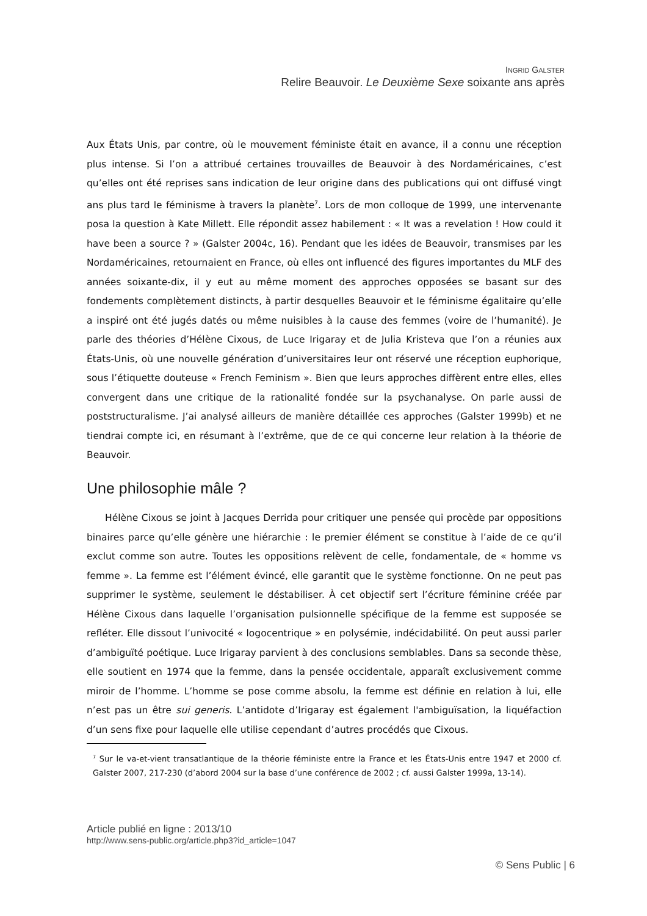INGRID GALSTER
Relire Beauvoir. Le Deuxième Sexe soixante ans après
Aux États Unis, par contre, où le mouvement féministe était en avance, il a connu une réception plus intense. Si l’on a attribué certaines trouvailles de Beauvoir à des Nordaméricaines, c’est qu’elles ont été reprises sans indication de leur origine dans des publications qui ont diffusé vingt ans plus tard le féminisme à travers la planète<sup>7</sup>. Lors de mon colloque de 1999, une intervenante posa la question à Kate Millett. Elle répondit assez habilement : « It was a revelation ! How could it have been a source ? » (Galster 2004c, 16). Pendant que les idées de Beauvoir, transmises par les Nordaméricaines, retournaient en France, où elles ont influencé des figures importantes du MLF des années soixante-dix, il y eut au même moment des approches opposées se basant sur des fondements complètement distincts, à partir desquelles Beauvoir et le féminisme égalitaire qu’elle a inspiré ont été jugés datés ou même nuisibles à la cause des femmes (voire de l’humanité). Je parle des théories d’Hélène Cixous, de Luce Irigaray et de Julia Kristeva que l’on a réunies aux États-Unis, où une nouvelle génération d’universitaires leur ont réservé une réception euphorique, sous l’étiquette douteuse « French Feminism ». Bien que leurs approches diffèrent entre elles, elles convergent dans une critique de la rationalité fondée sur la psychanalyse. On parle aussi de poststructuralisme. J’ai analysé ailleurs de manière détaillée ces approches (Galster 1999b) et ne tiendrai compte ici, en résumant à l’extrême, que de ce qui concerne leur relation à la théorie de Beauvoir.
Une philosophie mâle ?
Hélène Cixous se joint à Jacques Derrida pour critiquer une pensée qui procède par oppositions binaires parce qu’elle génère une hiérarchie : le premier élément se constitue à l’aide de ce qu’il exclut comme son autre. Toutes les oppositions relèvent de celle, fondamentale, de « homme vs femme ». La femme est l’élément évincé, elle garantit que le système fonctionne. On ne peut pas supprimer le système, seulement le déstabiliser. À cet objectif sert l’écriture féminine créée par Hélène Cixous dans laquelle l’organisation pulsionnelle spécifique de la femme est supposée se refléter. Elle dissout l’univocité « logocentrique » en polysémie, indécidabilité. On peut aussi parler d’ambiguïté poétique. Luce Irigaray parvient à des conclusions semblables. Dans sa seconde thèse, elle soutient en 1974 que la femme, dans la pensée occidentale, apparaît exclusivement comme miroir de l’homme. L’homme se pose comme absolu, la femme est définie en relation à lui, elle n’est pas un être sui generis. L’antidote d’Irigaray est également l'ambiguïsation, la liquéfaction d’un sens fixe pour laquelle elle utilise cependant d’autres procédés que Cixous.
<sup>7</sup> Sur le va-et-vient transatlantique de la théorie féministe entre la France et les États-Unis entre 1947 et 2000 cf. Galster 2007, 217-230 (d’abord 2004 sur la base d’une conférence de 2002 ; cf. aussi Galster 1999a, 13-14).
Article publié en ligne : 2013/10
http://www.sens-public.org/article.php3?id_article=1047
© Sens Public | 6